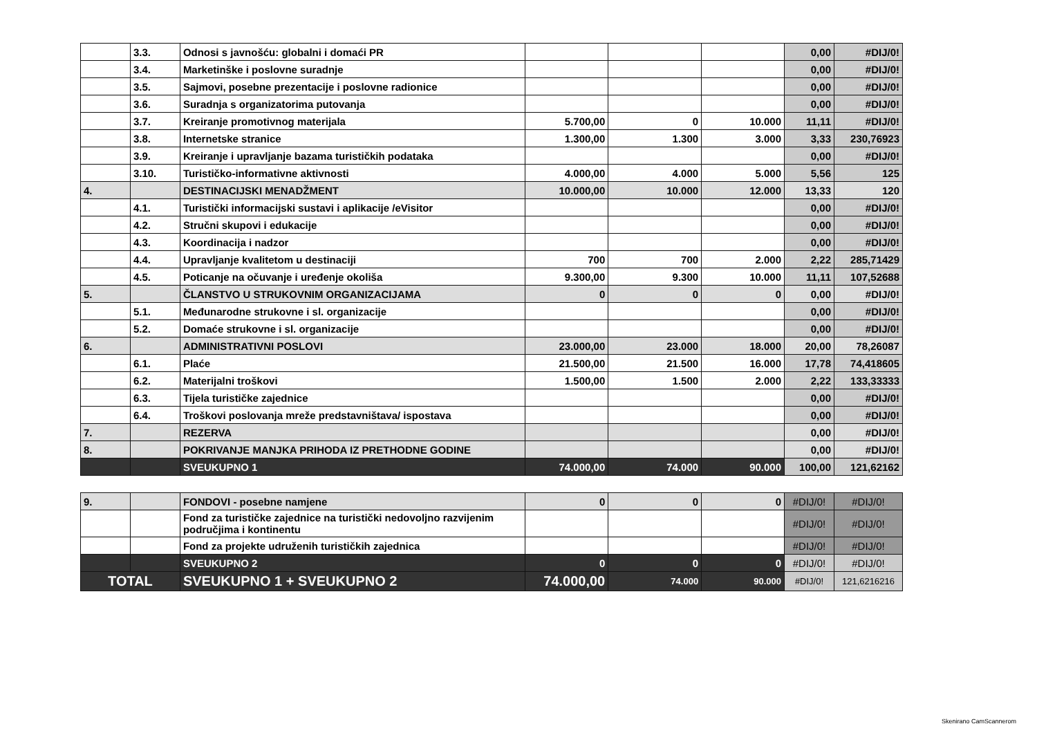| | 3.3. | Odnosi s javnošću: globalni i domaći PR | | | | 0,00 | #DIJ/0! |
| | 3.4. | Marketinške i poslovne suradnje | | | | 0,00 | #DIJ/0! |
| | 3.5. | Sajmovi, posebne prezentacije i poslovne radionice | | | | 0,00 | #DIJ/0! |
| | 3.6. | Suradnja s organizatorima putovanja | | | | 0,00 | #DIJ/0! |
| | 3.7. | Kreiranje promotivnog materijala | 5.700,00 | 0 | 10.000 | 11,11 | #DIJ/0! |
| | 3.8. | Internetske stranice | 1.300,00 | 1.300 | 3.000 | 3,33 | 230,76923 |
| | 3.9. | Kreiranje i upravljanje bazama turističkih podataka | | | | 0,00 | #DIJ/0! |
| | 3.10. | Turističko-informativne aktivnosti | 4.000,00 | 4.000 | 5.000 | 5,56 | 125 |
| 4. | | DESTINACIJSKI MENADŽMENT | 10.000,00 | 10.000 | 12.000 | 13,33 | 120 |
| | 4.1. | Turistički informacijski sustavi i aplikacije /eVisitor | | | | 0,00 | #DIJ/0! |
| | 4.2. | Stručni skupovi i edukacije | | | | 0,00 | #DIJ/0! |
| | 4.3. | Koordinacija i nadzor | | | | 0,00 | #DIJ/0! |
| | 4.4. | Upravljanje kvalitetom u destinaciji | 700 | 700 | 2.000 | 2,22 | 285,71429 |
| | 4.5. | Poticanje na očuvanje i uređenje okoliša | 9.300,00 | 9.300 | 10.000 | 11,11 | 107,52688 |
| 5. | | ČLANSTVO U STRUKOVNIM ORGANIZACIJAMA | 0 | 0 | 0 | 0,00 | #DIJ/0! |
| | 5.1. | Međunarodne strukovne i sl. organizacije | | | | 0,00 | #DIJ/0! |
| | 5.2. | Domaće strukovne i sl. organizacije | | | | 0,00 | #DIJ/0! |
| 6. | | ADMINISTRATIVNI POSLOVI | 23.000,00 | 23.000 | 18.000 | 20,00 | 78,26087 |
| | 6.1. | Plaće | 21.500,00 | 21.500 | 16.000 | 17,78 | 74,418605 |
| | 6.2. | Materijalni troškovi | 1.500,00 | 1.500 | 2.000 | 2,22 | 133,33333 |
| | 6.3. | Tijela turističke zajednice | | | | 0,00 | #DIJ/0! |
| | 6.4. | Troškovi poslovanja mreže predstavništava/ ispostava | | | | 0,00 | #DIJ/0! |
| 7. | | REZERVA | | | | 0,00 | #DIJ/0! |
| 8. | | POKRIVANJE MANJKA PRIHODA IZ PRETHODNE GODINE | | | | 0,00 | #DIJ/0! |
| | | SVEUKUPNO 1 | 74.000,00 | 74.000 | 90.000 | 100,00 | 121,62162 |
| 9. | | FONDOVI - posebne namjene | 0 | 0 | 0 | #DIJ/0! | #DIJ/0! |
| | | Fond za turističke zajednice na turistički nedovoljno razvijenim područjima i kontinentu | | | | #DIJ/0! | #DIJ/0! |
| | | Fond za projekte udruženih turističkih zajednica | | | | #DIJ/0! | #DIJ/0! |
| | | SVEUKUPNO 2 | 0 | 0 | 0 | #DIJ/0! | #DIJ/0! |
| TOTAL | | SVEUKUPNO 1 + SVEUKUPNO 2 | 74.000,00 | 74.000 | 90.000 | #DIJ/0! | 121,6216216 |
Skenirano CamScannerom